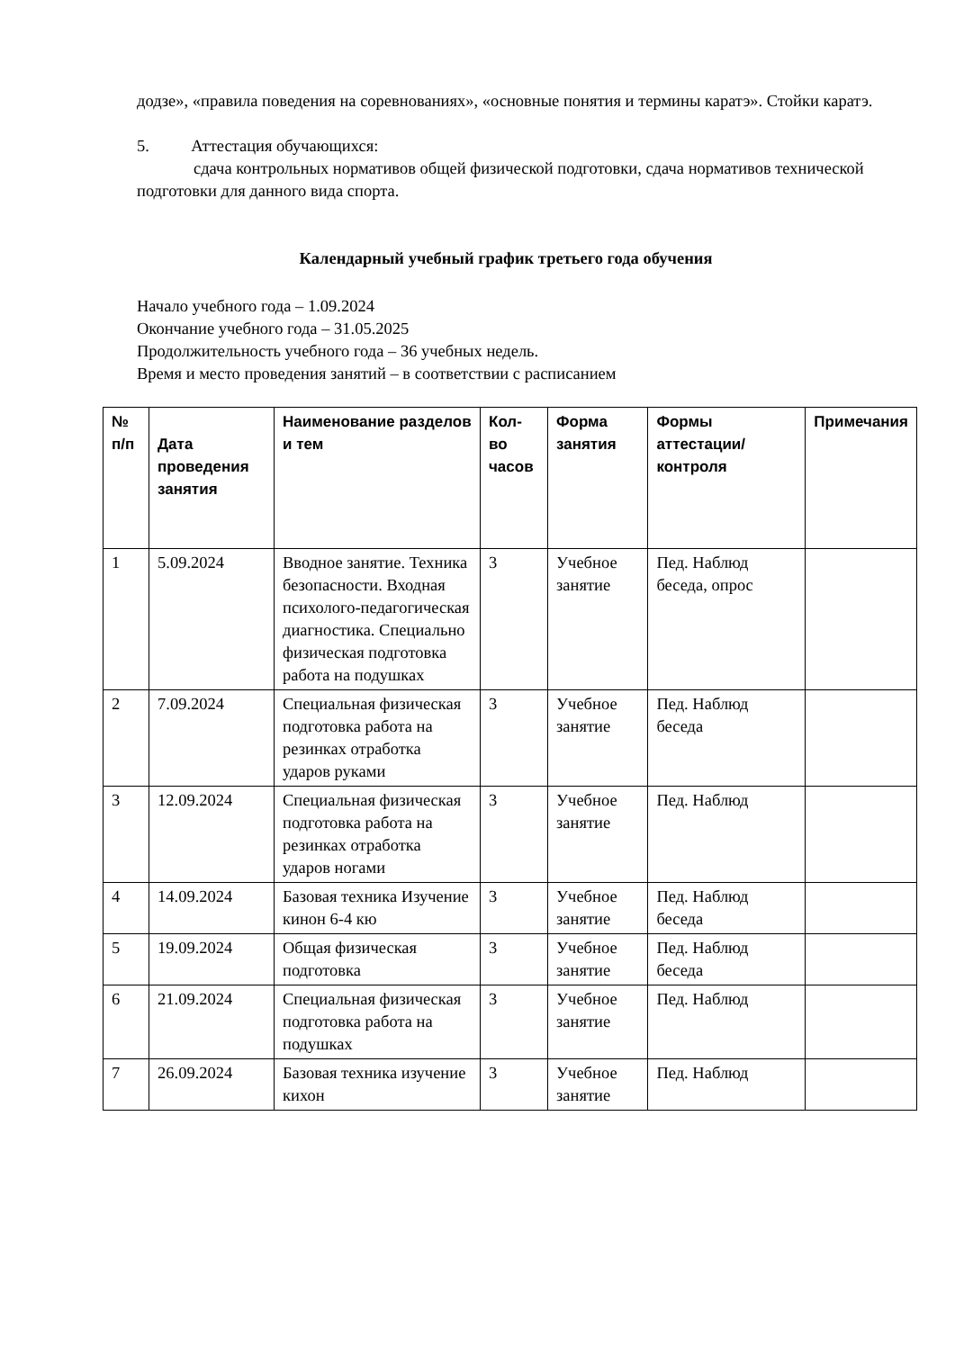додзе», «правила поведения на соревнованиях», «основные понятия и термины каратэ». Стойки каратэ.
5. Аттестация обучающихся:
сдача контрольных нормативов общей физической подготовки, сдача нормативов технической подготовки для данного вида спорта.
Календарный учебный график третьего года обучения
Начало учебного года – 1.09.2024
Окончание учебного года – 31.05.2025
Продолжительность учебного года – 36 учебных недель.
Время и место проведения занятий – в соответствии с расписанием
| № п/п | Дата проведения занятия | Наименование разделов и тем | Кол-во часов | Форма занятия | Формы аттестации/ контроля | Примечания |
| --- | --- | --- | --- | --- | --- | --- |
| 1 | 5.09.2024 | Вводное занятие. Техника безопасности. Входная психолого-педагогическая диагностика. Специально физическая подготовка работа на подушках | 3 | Учебное занятие | Пед. Наблюд беседа, опрос | |
| 2 | 7.09.2024 | Специальная физическая подготовка работа на резинках отработка ударов руками | 3 | Учебное занятие | Пед. Наблюд беседа | |
| 3 | 12.09.2024 | Специальная физическая подготовка работа на резинках отработка ударов ногами | 3 | Учебное занятие | Пед. Наблюд | |
| 4 | 14.09.2024 | Базовая техника Изучение кинон 6-4 кю | 3 | Учебное занятие | Пед. Наблюд беседа | |
| 5 | 19.09.2024 | Общая физическая подготовка | 3 | Учебное занятие | Пед. Наблюд беседа | |
| 6 | 21.09.2024 | Специальная физическая подготовка работа на подушках | 3 | Учебное занятие | Пед. Наблюд | |
| 7 | 26.09.2024 | Базовая техника изучение кихон | 3 | Учебное занятие | Пед. Наблюд | |